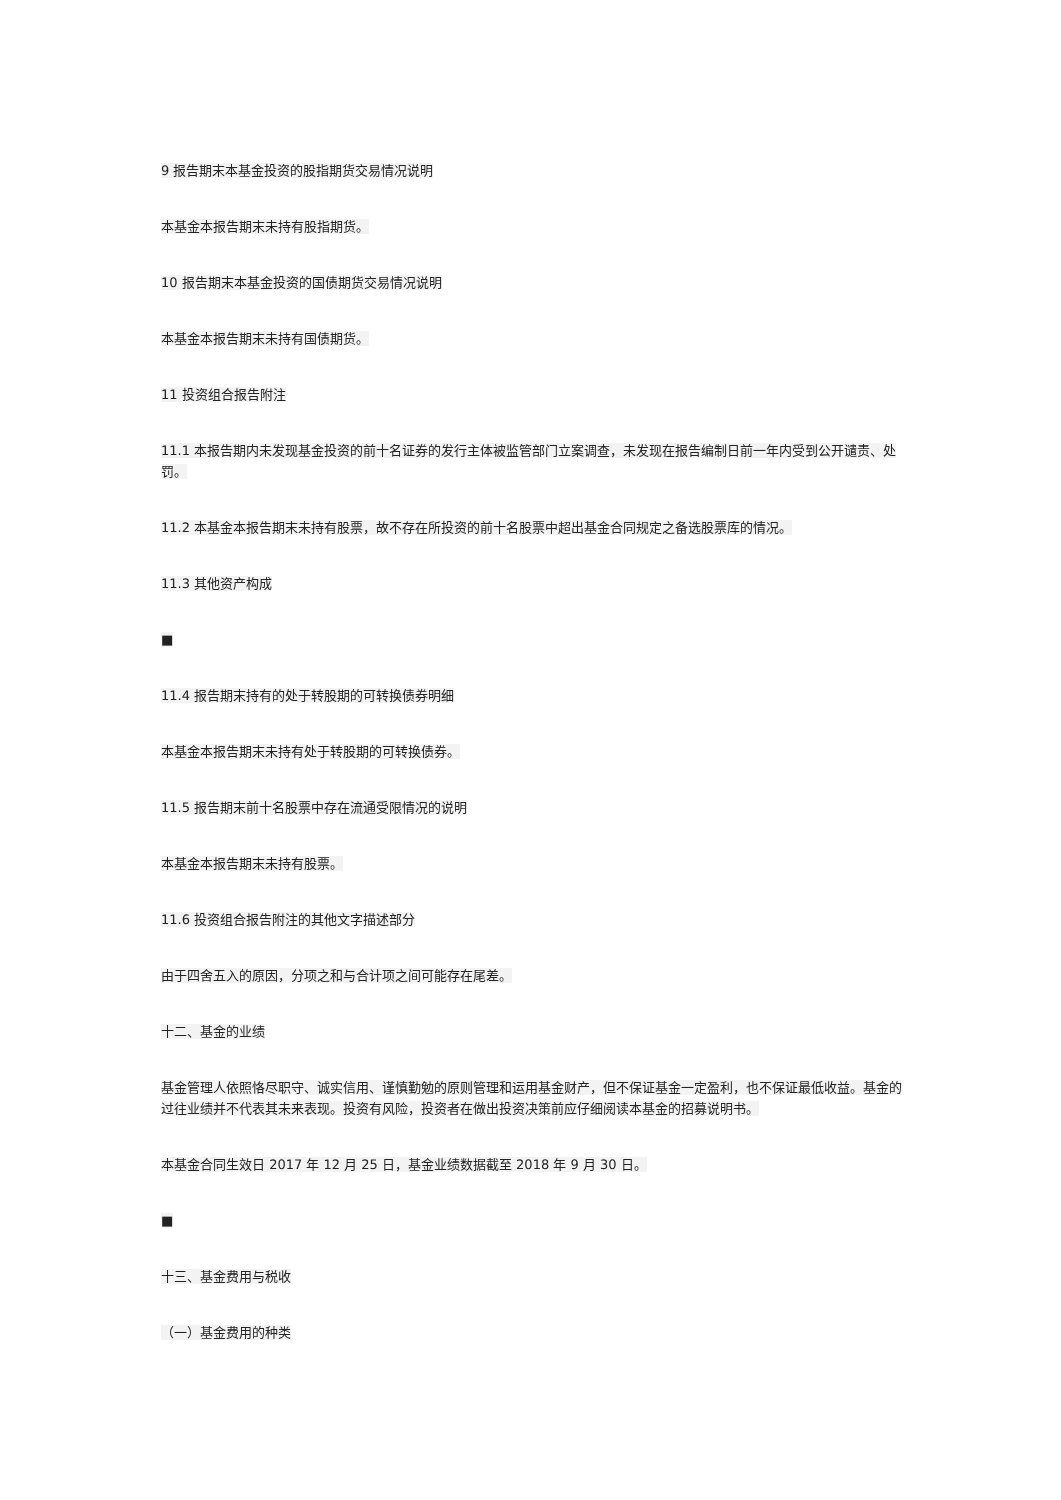9 报告期末本基金投资的股指期货交易情况说明
本基金本报告期末未持有股指期货。
10 报告期末本基金投资的国债期货交易情况说明
本基金本报告期末未持有国债期货。
11 投资组合报告附注
11.1 本报告期内未发现基金投资的前十名证券的发行主体被监管部门立案调查，未发现在报告编制日前一年内受到公开谴责、处罚。
11.2 本基金本报告期末未持有股票，故不存在所投资的前十名股票中超出基金合同规定之备选股票库的情况。
11.3 其他资产构成
■
11.4 报告期末持有的处于转股期的可转换债券明细
本基金本报告期末未持有处于转股期的可转换债券。
11.5 报告期末前十名股票中存在流通受限情况的说明
本基金本报告期末未持有股票。
11.6 投资组合报告附注的其他文字描述部分
由于四舍五入的原因，分项之和与合计项之间可能存在尾差。
十二、基金的业绩
基金管理人依照恪尽职守、诚实信用、谨慎勤勉的原则管理和运用基金财产，但不保证基金一定盈利，也不保证最低收益。基金的过往业绩并不代表其未来表现。投资有风险，投资者在做出投资决策前应仔细阅读本基金的招募说明书。
本基金合同生效日 2017 年 12 月 25 日，基金业绩数据截至 2018 年 9 月 30 日。
■
十三、基金费用与税收
（一）基金费用的种类